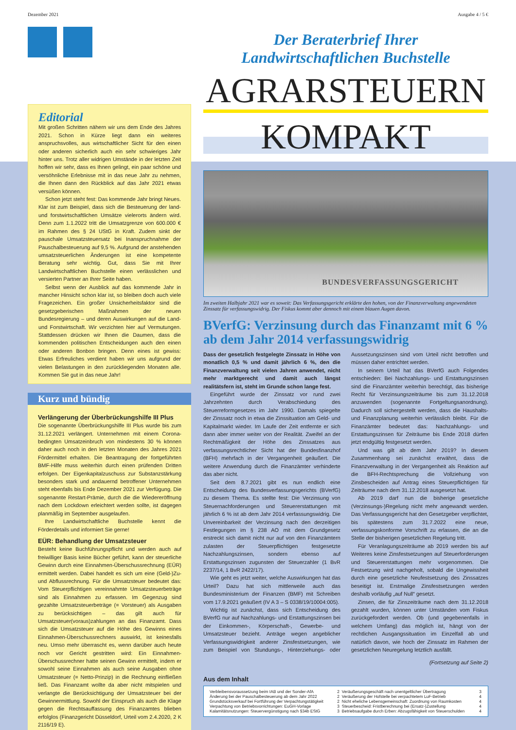Dezember 2021 Ausgabe 4 / 5 €
Editorial
Mit großen Schritten nähern wir uns dem Ende des Jahres 2021. Schon in Kürze liegt dann ein weiteres anspruchsvolles, aus wirtschaftlicher Sicht für den einen oder anderen sicherlich auch ein sehr schwieriges Jahr hinter uns. Trotz aller widrigen Umstände in der letzten Zeit hoffen wir sehr, dass es Ihnen gelingt, ein paar schöne und versöhnliche Erlebnisse mit in das neue Jahr zu nehmen, die Ihnen dann den Rückblick auf das Jahr 2021 etwas versüßen können.
Schon jetzt steht fest: Das kommende Jahr bringt Neues. Klar ist zum Beispiel, dass sich die Besteuerung der land- und forstwirtschaftlichen Umsätze vielerorts ändern wird. Denn zum 1.1.2022 tritt die Umsatzgrenze von 600.000 € im Rahmen des § 24 UStG in Kraft. Zudem sinkt der pauschale Umsatzsteuersatz bei Inanspruchnahme der Pauschalbesteuerung auf 9,5 %. Aufgrund der anstehenden umsatzsteuerlichen Änderungen ist eine kompetente Beratung sehr wichtig. Gut, dass Sie mit Ihrer Landwirtschaftlichen Buchstelle einen verlässlichen und versierten Partner an Ihrer Seite haben.
Selbst wenn der Ausblick auf das kommende Jahr in mancher Hinsicht schon klar ist, so bleiben doch auch viele Fragezeichen. Ein großer Unsicherheitsfaktor sind die gesetzgeberischen Maßnahmen der neuen Bundesregierung – und deren Auswirkungen auf die Land- und Forstwirtschaft. Wir verzichten hier auf Vermutungen. Stattdessen drücken wir Ihnen die Daumen, dass die kommenden politischen Entscheidungen auch den einen oder anderen Bonbon bringen. Denn eines ist gewiss: Etwas Erfreuliches verdient haben wir uns aufgrund der vielen Belastungen in den zurückliegenden Monaten alle. Kommen Sie gut in das neue Jahr!
Kurz und bündig
Verlängerung der Überbrückungshilfe III Plus
Die sogenannte Überbrückungshilfe III Plus wurde bis zum 31.12.2021 verlängert. Unternehmen mit einem Corona-bedingten Umsatzeinbruch von mindestens 30 % können daher auch noch in den letzten Monaten des Jahres 2021 Fördermittel erhalten. Die Beantragung der fortgeführten BMF-Hilfe muss weiterhin durch einen prüfenden Dritten erfolgen. Der Eigenkapitalzuschuss zur Substanzstärkung besonders stark und andauernd betroffener Unternehmen steht ebenfalls bis Ende Dezember 2021 zur Verfügung. Die sogenannte Restart-Prämie, durch die die Wiedereröffnung nach dem Lockdown erleichtert werden sollte, ist dagegen planmäßig im September ausgelaufen.
Ihre Landwirtschaftliche Buchstelle kennt die Förderdetails und informiert Sie gerne!
EÜR: Behandlung der Umsatzsteuer
Besteht keine Buchführungspflicht und werden auch auf freiwilliger Basis keine Bücher geführt, kann der steuerliche Gewinn durch eine Einnahmen-Überschussrechnung (EÜR) ermittelt werden. Dabei handelt es sich um eine (Geld-)Zu- und Abflussrechnung. Für die Umsatzsteuer bedeutet das: Vom Steuerpflichtigen vereinnahmte Umsatzsteuerbeträge sind als Einnahmen zu erfassen. Im Gegenzug sind gezahlte Umsatzsteuerbeträge (= Vorsteuer) als Ausgaben zu berücksichtigen – das gilt auch für Umsatzsteuer(voraus)zahlungen an das Finanzamt. Dass sich die Umsatzsteuer auf die Höhe des Gewinns eines Einnahmen-Überschussrechners auswirkt, ist keinesfalls neu. Umso mehr überrascht es, wenn darüber auch heute noch vor Gericht gestritten wird: Ein Einnahmen-Überschussrechner hatte seinen Gewinn ermittelt, indem er sowohl seine Einnahmen als auch seine Ausgaben ohne Umsatzsteuer (= Netto-Prinzip) in die Rechnung einfließen ließ. Das Finanzamt wollte da aber nicht mitspielen und verlangte die Berücksichtigung der Umsatzsteuer bei der Gewinnermittlung. Sowohl der Einspruch als auch die Klage gegen die Rechtsauffassung des Finanzamtes blieben erfolglos (Finanzgericht Düsseldorf, Urteil vom 2.4.2020, 2 K 2116/19 E).
Der Beraterbrief Ihrer
Landwirtschaftlichen Buchstelle
AGRARSTEUERN
KOMPAKT
BUNDESVERFASSUNGSGERICHT
Im zweiten Halbjahr 2021 war es soweit: Das Verfassungsgericht erklärte den hohen, von der Finanzverwaltung angewendeten Zinssatz für verfassungswidrig. Der Fiskus kommt aber dennoch mit einem blauen Augen davon.
BVerfG: Verzinsung durch das Finanzamt mit 6 % ab dem Jahr 2014 verfassungswidrig
Dass der gesetzlich festgelegte Zinssatz in Höhe von monatlich 0,5 % und damit jährlich 6 %, den die Finanzverwaltung seit vielen Jahren anwendet, nicht mehr marktgerecht und damit auch längst realitätsfern ist, steht im Grunde schon lange fest.
Eingeführt wurde der Zinssatz vor rund zwei Jahrzehnten durch Verabschiedung des Steuerreformgesetzes im Jahr 1990. Damals spiegelte der Zinssatz noch in etwa die Zinssituation am Geld- und Kapitalmarkt wieder. Im Laufe der Zeit entfernte er sich dann aber immer weiter von der Realität. Zweifel an der Rechtmäßigkeit der Höhe des Zinssatzes aus verfassungsrechtlicher Sicht hat der Bundesfinanzhof (BFH) mehrfach in der Vergangenheit geäußert. Die weitere Anwendung durch die Finanzämter verhinderte das aber nicht.
Seit dem 8.7.2021 gibt es nun endlich eine Entscheidung des Bundesverfassungsgerichts (BVerfG) zu diesem Thema. Es stellte fest: Die Verzinsung von Steuernachforderungen und Steuererstattungen mit jährlich 6 % ist ab dem Jahr 2014 verfassungswidrig. Die Unvereinbarkeit der Verzinsung nach den derzeitigen Festlegungen im § 238 AO mit dem Grundgesetz erstreckt sich damit nicht nur auf von den Finanzämtern zulasten der Steuerpflichtigen festgesetzte Nachzahlungszinsen, sondern ebenso auf Erstattungszinsen zugunsten der Steuerzahler (1 BvR 2237/14, 1 BvR 2422/17).
Wie geht es jetzt weiter, welche Auswirkungen hat das Urteil? Dazu hat sich mittlerweile auch das Bundesministerium der Finanzen (BMF) mit Schreiben vom 17.9.2021 geäußert (IV A 3 – S 0338/19/10004:005).
Wichtig ist zunächst, dass sich Entscheidung des BVerfG nur auf Nachzahlungs- und Erstattungszinsen bei der Einkommen-, Körperschaft-, Gewerbe- und Umsatzsteuer bezieht. Anträge wegen angeblicher Verfassungswidrigkeit anderer Zinsfestsetzungen, wie zum Beispiel von Stundungs-, Hinterziehungs- oder Aussetzungszinsen sind vom Urteil nicht betroffen und müssen daher entrichtet werden.
In seinem Urteil hat das BVerfG auch Folgendes entschieden: Bei Nachzahlungs- und Erstattungszinsen sind die Finanzämter weiterhin berechtigt, das bisherige Recht für Verzinsungszeiträume bis zum 31.12.2018 anzuwenden (sogenannte Fortgeltungsanordnung). Dadurch soll sichergestellt werden, dass die Haushalts- und Finanzplanung weiterhin verlässlich bleibt. Für die Finanzämter bedeutet das: Nachzahlungs- und Erstattungszinsen für Zeiträume bis Ende 2018 dürfen jetzt endgültig festgesetzt werden.
Und was gilt ab dem Jahr 2019? In diesem Zusammenhang sei zunächst erwähnt, dass die Finanzverwaltung in der Vergangenheit als Reaktion auf die BFH-Rechtsprechung die Vollziehung von Zinsbescheiden auf Antrag eines Steuerpflichtigen für Zeiträume nach dem 31.12.2018 ausgesetzt hat.
Ab 2019 darf nun die bisherige gesetzliche (Verzinsungs-)Regelung nicht mehr angewandt werden. Das Verfassungsgericht hat den Gesetzgeber verpflichtet, bis spätestens zum 31.7.2022 eine neue, verfassungskonforme Vorschrift zu erlassen, die an die Stelle der bisherigen gesetzlichen Regelung tritt.
Für Veranlagungszeiträume ab 2019 werden bis auf Weiteres keine Zinsfestsetzungen auf Steuerforderungen und Steuererstattungen mehr vorgenommen. Die Festsetzung wird nachgeholt, sobald die Ungewissheit durch eine gesetzliche Neufestsetzung des Zinssatzes beseitigt ist. Erstmalige Zinsfestsetzungen werden deshalb vorläufig „auf Null“ gesetzt.
Zinsen, die für Zinszeiträume nach dem 31.12.2018 gezahlt wurden, können unter Umständen vom Fiskus zurückgefordert werden. Ob (und gegebenenfalls in welchem Umfang) das möglich ist, hängt von der rechtlichen Ausgangssituation im Einzelfall ab und natürlich davon, wie hoch der Zinssatz im Rahmen der gesetzlichen Neuregelung letztlich ausfällt.
(Fortsetzung auf Seite 2)
Aus dem Inhalt
| Verbleibensvoraussetzung beim IAB und der Sonder-AfA | 2 | Veräußerungsgeschäft nach unentgeltlicher Übertragung | 3 |
| Änderung bei der Pauschalbesteuerung ab dem Jahr 2022 | 2 | Veräußerung der Hofstelle bei verpachtetem LuF-Betrieb | 4 |
| Grundstücksverkauf bei Fortführung der Verpachtungstätigkeit | 2 | Nicht eheliche Lebensgemeinschaft: Zuordnung von Raumkosten | 4 |
| Verpachtung von Betriebsvorrichtungen: EuGH-Vorlage | 3 | Steuerbescheid: Fristberechnung bei (Ersatz-)Zustellung | 4 |
| Kalamitätsnutzungen: Steuervergünstigung nach §34b EStG | 3 | Betriebsaufgabe durch Erben: Abzugsfähigkeit von Steuerschulden | 4 |